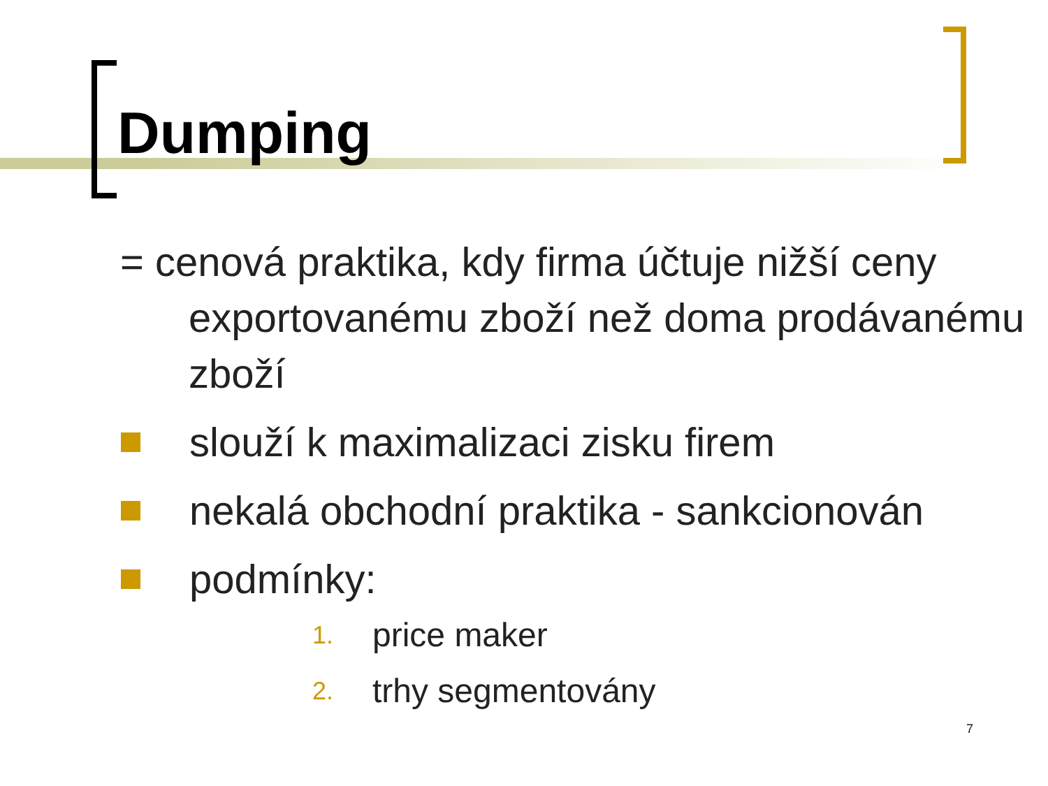Dumping
= cenová praktika, kdy firma účtuje nižší ceny exportovanému zboží než doma prodávanému zboží
slouží k maximalizaci zisku firem
nekalá obchodní praktika - sankcionován
podmínky:
1. price maker
2. trhy segmentovány
7